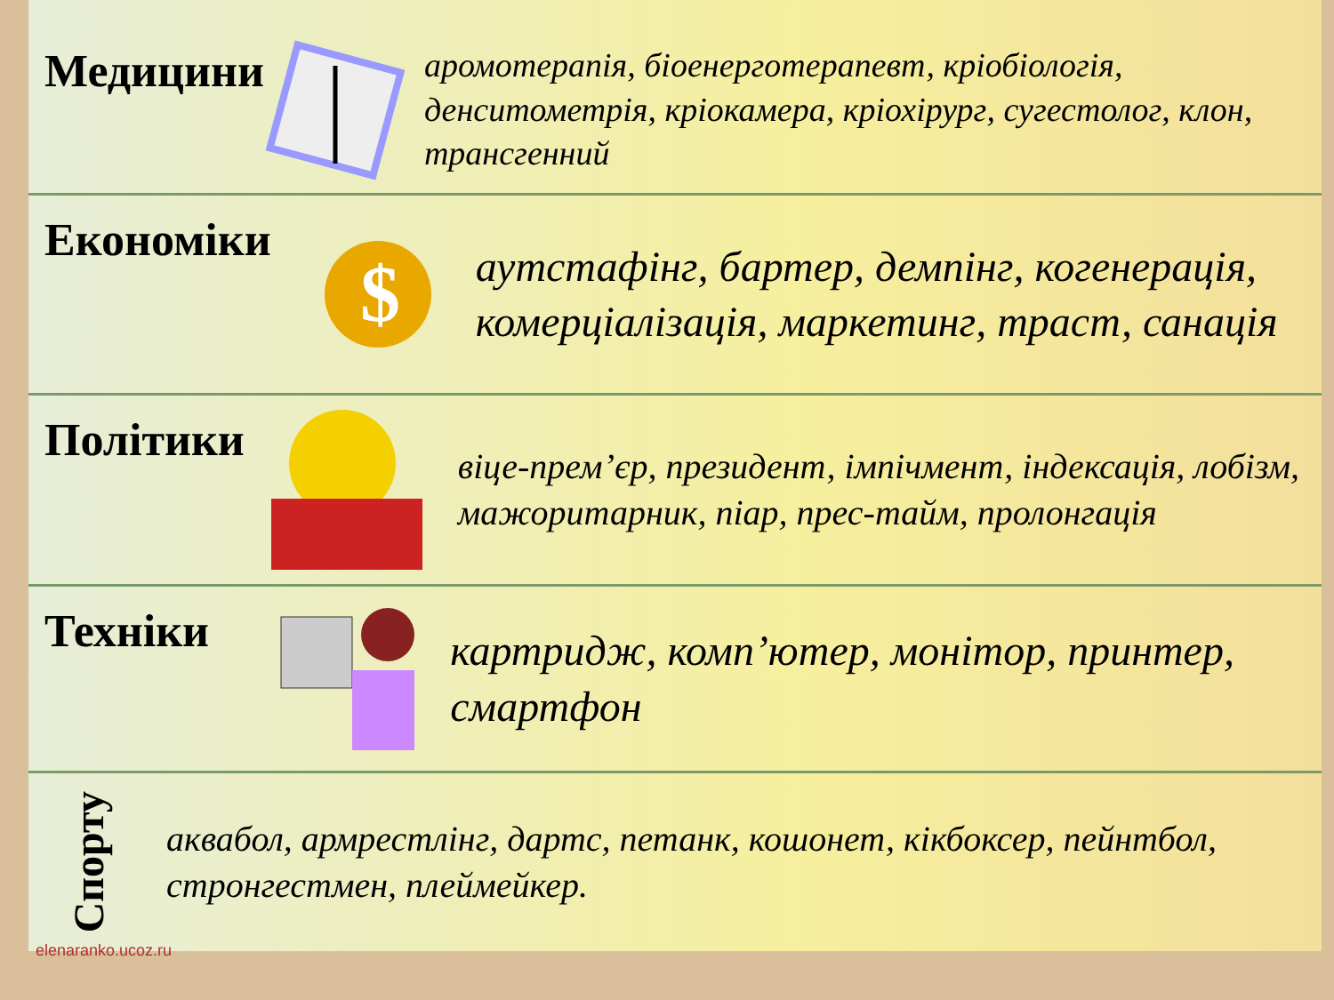Медицини
аромотерапія, біоенерготерапевт, кріобіологія, денситометрія, кріокамера, кріохірург, сугестолог, клон, трансгенний
Економіки
$
аутстафінг, бартер, демпінг, когенерація, комерціалізація, маркетинг, траст, санація
Політики
віце-прем’єр, президент, імпічмент, індексація, лобізм, мажоритарник, піар, прес-тайм, пролонгація
Техніки
картридж, комп’ютер, монітор, принтер, смартфон
Спорту
аквабол, армрестлінг, дартс, петанк, кошонет, кікбоксер, пейнтбол, стронгестмен, плеймейкер.
elenaranko.ucoz.ru